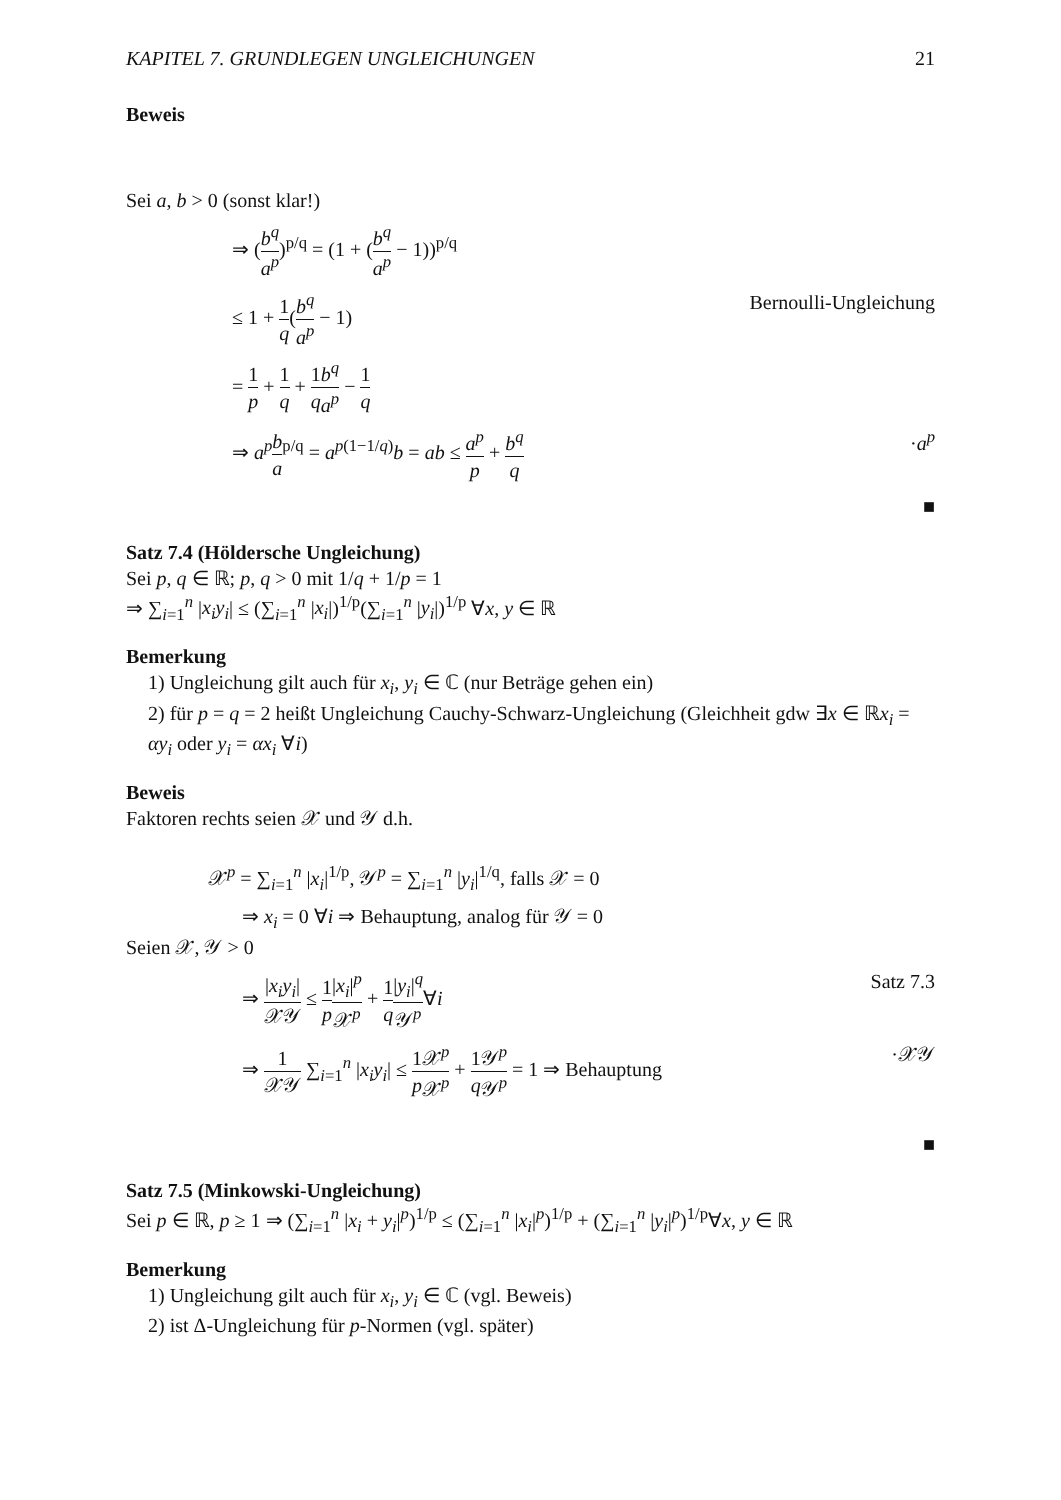KAPITEL 7. GRUNDLEGEN UNGLEICHUNGEN 21
Beweis
Sei a, b > 0 (sonst klar!)
⇒ (b<sup>q</sup> a<sup>p</sup>)<sup>p/q</sup> = (1 + (b<sup>q</sup> a<sup>p</sup> − 1))<sup>p/q</sup>
≤ 1 + 1 q(b<sup>q</sup> a<sup>p</sup> − 1) Bernoulli-Ungleichung
= 1 p + 1 q + 1 q b<sup>q</sup> a<sup>p</sup> − 1 q
⇒ a<sup>p</sup> b a<sup>p/q</sup> = a<sup>p(1−1/q)</sup>b = ab ≤ a<sup>p</sup> p + b<sup>q</sup> q ·a<sup>p</sup>
■
Satz 7.4 (Höldersche Ungleichung)
Sei p, q ∈ ℝ; p, q > 0 mit 1/q + 1/p = 1
⇒ ∑<sub>i=1</sub><sup>n</sup> |x<sub>i</sub>y<sub>i</sub>| ≤ (∑<sub>i=1</sub><sup>n</sup> |x<sub>i</sub>|)<sup>1/p</sup>(∑<sub>i=1</sub><sup>n</sup> |y<sub>i</sub>|)<sup>1/p</sup> ∀x, y ∈ ℝ
Bemerkung
1) Ungleichung gilt auch für x<sub>i</sub>, y<sub>i</sub> ∈ ℂ (nur Beträge gehen ein)
2) für p = q = 2 heißt Ungleichung Cauchy-Schwarz-Ungleichung (Gleichheit gdw ∃x ∈ ℝx<sub>i</sub> = αy<sub>i</sub> oder y<sub>i</sub> = αx<sub>i</sub> ∀i)
Beweis
Faktoren rechts seien 𝒳 und 𝒴 d.h.
𝒳<sup>p</sup> = ∑<sub>i=1</sub><sup>n</sup> |x<sub>i</sub>|<sup>1/p</sup>, 𝒴<sup>p</sup> = ∑<sub>i=1</sub><sup>n</sup> |y<sub>i</sub>|<sup>1/q</sup>, falls 𝒳 = 0
⇒ x<sub>i</sub> = 0 ∀i ⇒ Behauptung, analog für 𝒴 = 0
Seien 𝒳, 𝒴 > 0
⇒ |x<sub>i</sub>y<sub>i</sub>| 𝒳𝒴 ≤ 1 p|x<sub>i</sub>|<sup>p</sup> 𝒳<sup>p</sup> + 1 q|y<sub>i</sub>|<sup>q</sup> 𝒴<sup>p</sup>∀i Satz 7.3
⇒ 1 𝒳𝒴 ∑<sub>i=1</sub><sup>n</sup> |x<sub>i</sub>y<sub>i</sub>| ≤ 1 p 𝒳<sup>p</sup> 𝒳<sup>p</sup> + 1 q 𝒴<sup>p</sup> 𝒴<sup>p</sup> = 1 ⇒ Behauptung ·𝒳𝒴
■
Satz 7.5 (Minkowski-Ungleichung)
Sei p ∈ ℝ, p ≥ 1 ⇒ (∑<sub>i=1</sub><sup>n</sup> |x<sub>i</sub> + y<sub>i</sub>|<sup>p</sup>)<sup>1/p</sup> ≤ (∑<sub>i=1</sub><sup>n</sup> |x<sub>i</sub>|<sup>p</sup>)<sup>1/p</sup> + (∑<sub>i=1</sub><sup>n</sup> |y<sub>i</sub>|<sup>p</sup>)<sup>1/p</sup>∀x, y ∈ ℝ
Bemerkung
1) Ungleichung gilt auch für x<sub>i</sub>, y<sub>i</sub> ∈ ℂ (vgl. Beweis)
2) ist Δ-Ungleichung für p-Normen (vgl. später)